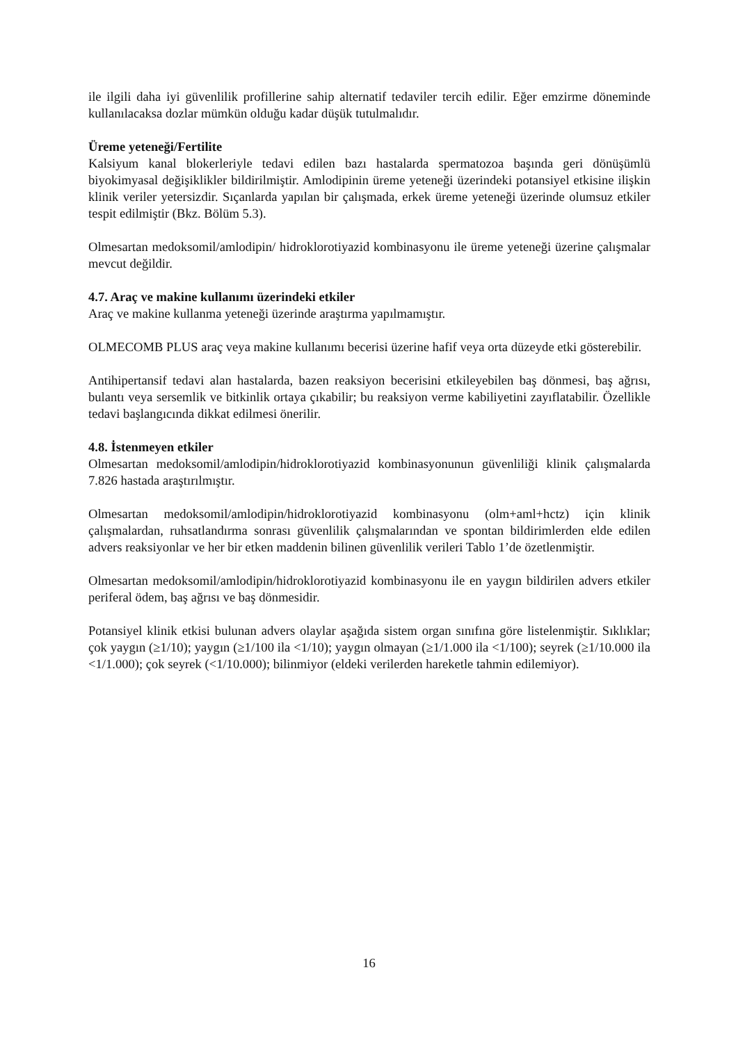ile ilgili daha iyi güvenlilik profillerine sahip alternatif tedaviler tercih edilir. Eğer emzirme döneminde kullanılacaksa dozlar mümkün olduğu kadar düşük tutulmalıdır.
Üreme yeteneği/Fertilite
Kalsiyum kanal blokerleriyle tedavi edilen bazı hastalarda spermatozoa başında geri dönüşümlü biyokimyasal değişiklikler bildirilmiştir. Amlodipinin üreme yeteneği üzerindeki potansiyel etkisine ilişkin klinik veriler yetersizdir. Sıçanlarda yapılan bir çalışmada, erkek üreme yeteneği üzerinde olumsuz etkiler tespit edilmiştir (Bkz. Bölüm 5.3).
Olmesartan medoksomil/amlodipin/ hidroklorotiyazid kombinasyonu ile üreme yeteneği üzerine çalışmalar mevcut değildir.
4.7. Araç ve makine kullanımı üzerindeki etkiler
Araç ve makine kullanma yeteneği üzerinde araştırma yapılmamıştır.
OLMECOMB PLUS araç veya makine kullanımı becerisi üzerine hafif veya orta düzeyde etki gösterebilir.
Antihipertansif tedavi alan hastalarda, bazen reaksiyon becerisini etkileyebilen baş dönmesi, baş ağrısı, bulantı veya sersemlik ve bitkinlik ortaya çıkabilir; bu reaksiyon verme kabiliyetini zayıflatabilir. Özellikle tedavi başlangıcında dikkat edilmesi önerilir.
4.8. İstenmeyen etkiler
Olmesartan medoksomil/amlodipin/hidroklorotiyazid kombinasyonunun güvenliliği klinik çalışmalarda 7.826 hastada araştırılmıştır.
Olmesartan medoksomil/amlodipin/hidroklorotiyazid kombinasyonu (olm+aml+hctz) için klinik çalışmalardan, ruhsatlandırma sonrası güvenlilik çalışmalarından ve spontan bildirimlerden elde edilen advers reaksiyonlar ve her bir etken maddenin bilinen güvenlilik verileri Tablo 1’de özetlenmiştir.
Olmesartan medoksomil/amlodipin/hidroklorotiyazid kombinasyonu ile en yaygın bildirilen advers etkiler periferal ödem, baş ağrısı ve baş dönmesidir.
Potansiyel klinik etkisi bulunan advers olaylar aşağıda sistem organ sınıfına göre listelenmiştir. Sıklıklar; çok yaygın (≥1/10); yaygın (≥1/100 ila <1/10); yaygın olmayan (≥1/1.000 ila <1/100); seyrek (≥1/10.000 ila <1/1.000); çok seyrek (<1/10.000); bilinmiyor (eldeki verilerden hareketle tahmin edilemiyor).
16